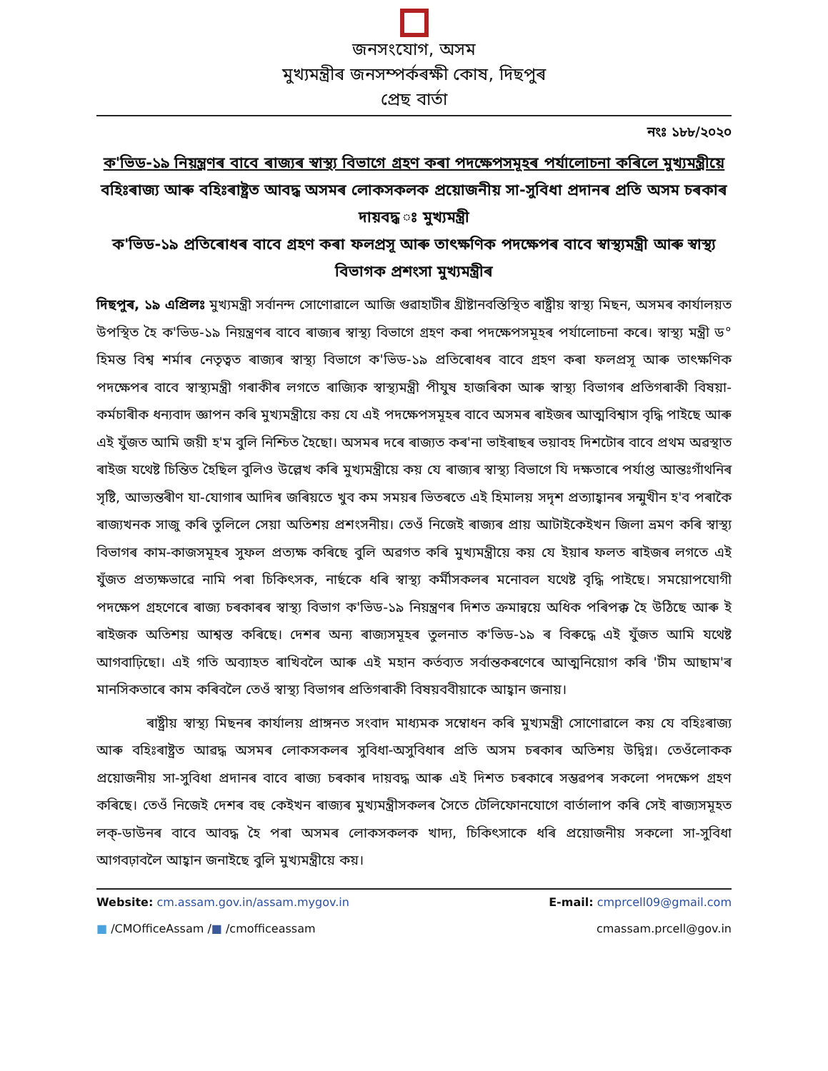জনসংযোগ, অসম
মুখ্যমন্ত্ৰীৰ জনসম্পৰ্কৰক্ষী কোষ, দিছপুৰ
প্ৰেছ বাৰ্তা
নংঃ ১৮৮/২০২০
ক'ভিড-১৯ নিয়ন্ত্ৰণৰ বাবে ৰাজ্যৰ স্বাস্থ্য বিভাগে গ্ৰহণ কৰা পদক্ষেপসমূহৰ পৰ্যালোচনা কৰিলে মুখ্যমন্ত্ৰীয়ে
বহিঃৰাজ্য আৰু বহিঃৰাষ্ট্ৰত আবদ্ধ অসমৰ লোকসকলক প্ৰয়োজনীয় সা-সুবিধা প্ৰদানৰ প্ৰতি অসম চৰকাৰ দায়বদ্ধ ঃ মুখ্যমন্ত্ৰী
ক'ভিড-১৯ প্ৰতিৰোধৰ বাবে গ্ৰহণ কৰা ফলপ্ৰসূ আৰু তাৎক্ষণিক পদক্ষেপৰ বাবে স্বাস্থ্যমন্ত্ৰী আৰু স্বাস্থ্য বিভাগক প্ৰশংসা মুখ্যমন্ত্ৰীৰ
দিছপুৰ, ১৯ এপ্ৰিলঃ মুখ্যমন্ত্ৰী সৰ্বানন্দ সোণোৱালে আজি গুৱাহাটীৰ খ্ৰীষ্টানবস্তিস্থিত ৰাষ্ট্ৰীয় স্বাস্থ্য মিছন, অসমৰ কাৰ্যালয়ত উপস্থিত হৈ ক'ভিড-১৯ নিয়ন্ত্ৰণৰ বাবে ৰাজ্যৰ স্বাস্থ্য বিভাগে গ্ৰহণ কৰা পদক্ষেপসমূহৰ পৰ্যালোচনা কৰে। স্বাস্থ্য মন্ত্ৰী ড° হিমন্ত বিশ্ব শৰ্মাৰ নেতৃত্বত ৰাজ্যৰ স্বাস্থ্য বিভাগে ক'ভিড-১৯ প্ৰতিৰোধৰ বাবে গ্ৰহণ কৰা ফলপ্ৰসূ আৰু তাৎক্ষণিক পদক্ষেপৰ বাবে স্বাস্থ্যমন্ত্ৰী গৰাকীৰ লগতে ৰাজ্যিক স্বাস্থ্যমন্ত্ৰী পীযুষ হাজৰিকা আৰু স্বাস্থ্য বিভাগৰ প্ৰতিগৰাকী বিষয়া-কৰ্মচাৰীক ধন্যবাদ জ্ঞাপন কৰি মুখ্যমন্ত্ৰীয়ে কয় যে এই পদক্ষেপসমূহৰ বাবে অসমৰ ৰাইজৰ আত্মবিশ্বাস বৃদ্ধি পাইছে আৰু এই যুঁজত আমি জয়ী হ'ম বুলি নিশ্চিত হৈছো। অসমৰ দৰে ৰাজ্যত কৰ'না ভাইৰাছৰ ভয়াবহ দিশটোৰ বাবে প্ৰথম অৱস্থাত ৰাইজ যথেষ্ট চিন্তিত হৈছিল বুলিও উল্লেখ কৰি মুখ্যমন্ত্ৰীয়ে কয় যে ৰাজ্যৰ স্বাস্থ্য বিভাগে যি দক্ষতাৰে পৰ্যাপ্ত আন্তঃগাঁথনিৰ সৃষ্টি, আভ্যন্তৰীণ যা-যোগাৰ আদিৰ জৰিয়তে খুব কম সময়ৰ ভিতৰতে এই হিমালয় সদৃশ প্ৰত্যাহ্বানৰ সন্মুখীন হ'ব পৰাকৈ ৰাজ্যখনক সাজু কৰি তুলিলে সেয়া অতিশয় প্ৰশংসনীয়। তেওঁ নিজেই ৰাজ্যৰ প্ৰায় আটাইকেইখন জিলা ভ্ৰমণ কৰি স্বাস্থ্য বিভাগৰ কাম-কাজসমূহৰ সুফল প্ৰত্যক্ষ কৰিছে বুলি অৱগত কৰি মুখ্যমন্ত্ৰীয়ে কয় যে ইয়াৰ ফলত ৰাইজৰ লগতে এই যুঁজত প্ৰত্যক্ষভাৱে নামি পৰা চিকিৎসক, নাৰ্ছকে ধৰি স্বাস্থ্য কৰ্মীসকলৰ মনোবল যথেষ্ট বৃদ্ধি পাইছে। সময়োপযোগী পদক্ষেপ গ্ৰহণেৰে ৰাজ্য চৰকাৰৰ স্বাস্থ্য বিভাগ ক'ভিড-১৯ নিয়ন্ত্ৰণৰ দিশত ক্ৰমান্বয়ে অধিক পৰিপক্ক হৈ উঠিছে আৰু ই ৰাইজক অতিশয় আশ্বস্ত কৰিছে। দেশৰ অন্য ৰাজ্যসমূহৰ তুলনাত ক'ভিড-১৯ ৰ বিৰুদ্ধে এই যুঁজত আমি যথেষ্ট আগবাঢ়িছো। এই গতি অব্যাহত ৰাখিবলৈ আৰু এই মহান কৰ্তব্যত সৰ্বান্তকৰণেৰে আত্মনিয়োগ কৰি 'টীম আছাম'ৰ মানসিকতাৰে কাম কৰিবলৈ তেওঁ স্বাস্থ্য বিভাগৰ প্ৰতিগৰাকী বিষয়ববীয়াকে আহ্বান জনায়।
ৰাষ্ট্ৰীয় স্বাস্থ্য মিছনৰ কাৰ্যালয় প্ৰাঙ্গনত সংবাদ মাধ্যমক সম্বোধন কৰি মুখ্যমন্ত্ৰী সোণোৱালে কয় যে বহিঃৰাজ্য আৰু বহিঃৰাষ্ট্ৰত আৱদ্ধ অসমৰ লোকসকলৰ সুবিধা-অসুবিধাৰ প্ৰতি অসম চৰকাৰ অতিশয় উদ্বিগ্ন। তেওঁলোকক প্ৰয়োজনীয় সা-সুবিধা প্ৰদানৰ বাবে ৰাজ্য চৰকাৰ দায়বদ্ধ আৰু এই দিশত চৰকাৰে সম্ভৱপৰ সকলো পদক্ষেপ গ্ৰহণ কৰিছে। তেওঁ নিজেই দেশৰ বহু কেইখন ৰাজ্যৰ মুখ্যমন্ত্ৰীসকলৰ সৈতে টেলিফোনযোগে বাৰ্তালাপ কৰি সেই ৰাজ্যসমূহত লক্-ডাউনৰ বাবে আবদ্ধ হৈ পৰা অসমৰ লোকসকলক খাদ্য, চিকিৎসাকে ধৰি প্ৰয়োজনীয় সকলো সা-সুবিধা আগবঢ়াবলৈ আহ্বান জনাইছে বুলি মুখ্যমন্ত্ৰীয়ে কয়।
Website: cm.assam.gov.in/assam.mygov.in E-mail: cmprcell09@gmail.com
■ /CMOfficeAssam /■ /cmofficeassam cmassam.prcell@gov.in